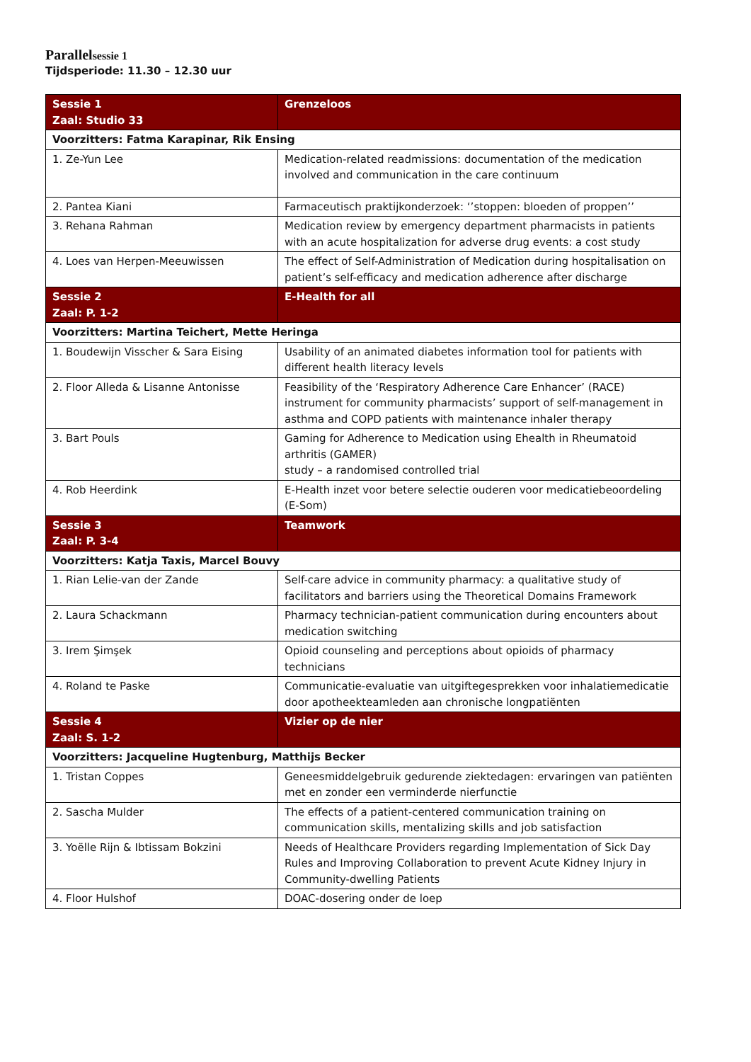Parallelsessie 1
Tijdsperiode: 11.30 – 12.30 uur
| Sessie 1 Zaal: Studio 33 | Grenzeloos |
| --- | --- |
| Voorzitters: Fatma Karapinar, Rik Ensing | |
| 1. Ze-Yun Lee | Medication-related readmissions: documentation of the medication involved and communication in the care continuum |
| 2. Pantea Kiani | Farmaceutisch praktijkonderzoek: ‘’stoppen: bloeden of proppen’’ |
| 3. Rehana Rahman | Medication review by emergency department pharmacists in patients with an acute hospitalization for adverse drug events: a cost study |
| 4. Loes van Herpen-Meeuwissen | The effect of Self-Administration of Medication during hospitalisation on patient’s self-efficacy and medication adherence after discharge |
| Sessie 2 Zaal: P. 1-2 | E-Health for all |
| Voorzitters: Martina Teichert, Mette Heringa | |
| 1. Boudewijn Visscher & Sara Eising | Usability of an animated diabetes information tool for patients with different health literacy levels |
| 2. Floor Alleda & Lisanne Antonisse | Feasibility of the ‘Respiratory Adherence Care Enhancer’ (RACE) instrument for community pharmacists’ support of self-management in asthma and COPD patients with maintenance inhaler therapy |
| 3. Bart Pouls | Gaming for Adherence to Medication using Ehealth in Rheumatoid arthritis (GAMER) study – a randomised controlled trial |
| 4. Rob Heerdink | E-Health inzet voor betere selectie ouderen voor medicatiebeoordeling (E-Som) |
| Sessie 3 Zaal: P. 3-4 | Teamwork |
| Voorzitters: Katja Taxis, Marcel Bouvy | |
| 1. Rian Lelie-van der Zande | Self-care advice in community pharmacy: a qualitative study of facilitators and barriers using the Theoretical Domains Framework |
| 2. Laura Schackmann | Pharmacy technician-patient communication during encounters about medication switching |
| 3. Irem Şimşek | Opioid counseling and perceptions about opioids of pharmacy technicians |
| 4. Roland te Paske | Communicatie-evaluatie van uitgiftegesprekken voor inhalatiemedicatie door apotheekteamleden aan chronische longpatiënten |
| Sessie 4 Zaal: S. 1-2 | Vizier op de nier |
| Voorzitters: Jacqueline Hugtenburg, Matthijs Becker | |
| 1. Tristan Coppes | Geneesmiddelgebruik gedurende ziektedagen: ervaringen van patiënten met en zonder een verminderde nierfunctie |
| 2. Sascha Mulder | The effects of a patient-centered communication training on communication skills, mentalizing skills and job satisfaction |
| 3. Yoëlle Rijn & Ibtissam Bokzini | Needs of Healthcare Providers regarding Implementation of Sick Day Rules and Improving Collaboration to prevent Acute Kidney Injury in Community-dwelling Patients |
| 4. Floor Hulshof | DOAC-dosering onder de loep |